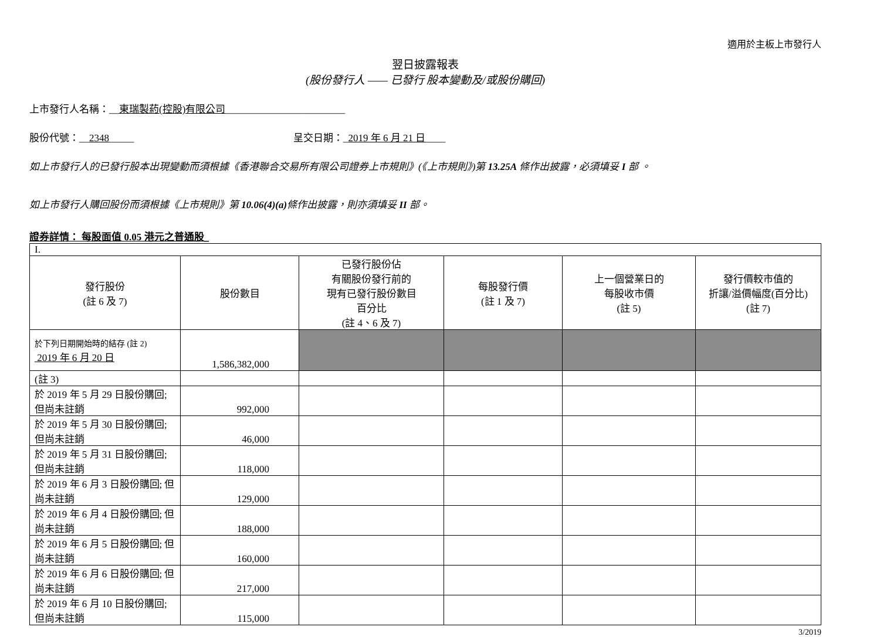適用於主板上市發行人
翌日披露報表
(股份發行人 —— 已發行 股本變動及/或股份購回)
上市發行人名稱：__東瑞製葯(控股)有限公司________________________
股份代號：__2348_____ 呈交日期：_2019 年 6 月 21 日____
如上市發行人的已發行股本出現變動而須根據《香港聯合交易所有限公司證券上市規則》(《上市規則》)第 13.25A 條作出披露，必須填妥 I 部 。
如上市發行人購回股份而須根據《上市規則》第 10.06(4)(a) 條作出披露，則亦須填妥 II 部。
證券詳情： 每股面值 0.05 港元之普通股_
| I. | | | | | |
| 發行股份 (註 6 及 7) | 股份數目 | 已發行股份佔 有關股份發行前的 現有已發行股份數目 百分比 (註 4、6 及 7) | 每股發行價 (註 1 及 7) | 上一個營業日的 每股收市價 (註 5) | 發行價較市值的 折讓/溢價幅度(百分比) (註 7) |
| 於下列日期開始時的結存 (註 2) 2019 年 6 月 20 日 | 1,586,382,000 | | | | |
| (註 3) | | | | | |
| 於 2019 年 5 月 29 日股份購回; 但尚未註銷 | 992,000 | | | | |
| 於 2019 年 5 月 30 日股份購回; 但尚未註銷 | 46,000 | | | | |
| 於 2019 年 5 月 31 日股份購回; 但尚未註銷 | 118,000 | | | | |
| 於 2019 年 6 月 3 日股份購回; 但尚未註銷 | 129,000 | | | | |
| 於 2019 年 6 月 4 日股份購回; 但尚未註銷 | 188,000 | | | | |
| 於 2019 年 6 月 5 日股份購回; 但尚未註銷 | 160,000 | | | | |
| 於 2019 年 6 月 6 日股份購回; 但尚未註銷 | 217,000 | | | | |
| 於 2019 年 6 月 10 日股份購回; 但尚未註銷 | 115,000 | | | | |
3/2019